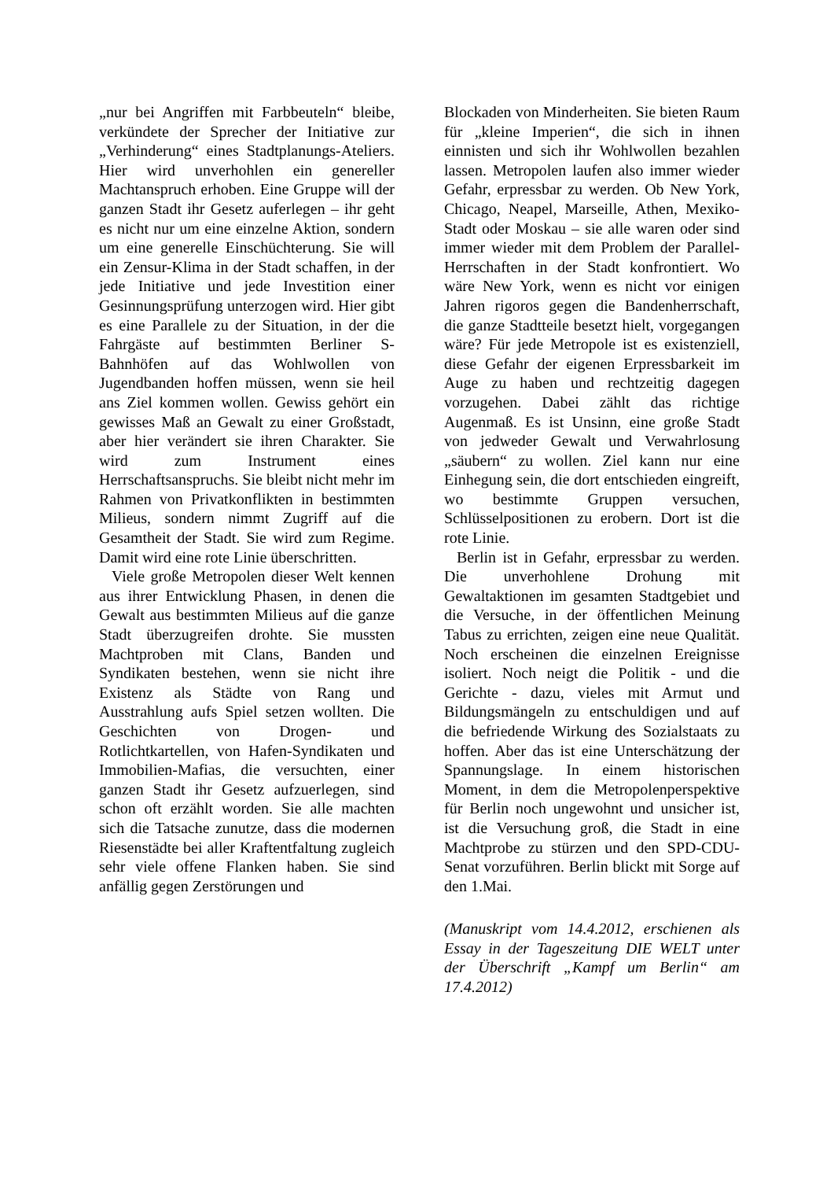„nur bei Angriffen mit Farbbeuteln“ bleibe, verkündete der Sprecher der Initiative zur „Verhinderung“ eines Stadtplanungs-Ateliers. Hier wird unverhohlen ein genereller Machtanspruch erhoben. Eine Gruppe will der ganzen Stadt ihr Gesetz auferlegen – ihr geht es nicht nur um eine einzelne Aktion, sondern um eine generelle Einschüchterung. Sie will ein Zensur-Klima in der Stadt schaffen, in der jede Initiative und jede Investition einer Gesinnungsprüfung unterzogen wird. Hier gibt es eine Parallele zu der Situation, in der die Fahrgäste auf bestimmten Berliner S-Bahnhöfen auf das Wohlwollen von Jugendbanden hoffen müssen, wenn sie heil ans Ziel kommen wollen. Gewiss gehört ein gewisses Maß an Gewalt zu einer Großstadt, aber hier verändert sie ihren Charakter. Sie wird zum Instrument eines Herrschaftsanspruchs. Sie bleibt nicht mehr im Rahmen von Privatkonflikten in bestimmten Milieus, sondern nimmt Zugriff auf die Gesamtheit der Stadt. Sie wird zum Regime. Damit wird eine rote Linie überschritten.
Viele große Metropolen dieser Welt kennen aus ihrer Entwicklung Phasen, in denen die Gewalt aus bestimmten Milieus auf die ganze Stadt überzugreifen drohte. Sie mussten Machtproben mit Clans, Banden und Syndikaten bestehen, wenn sie nicht ihre Existenz als Städte von Rang und Ausstrahlung aufs Spiel setzen wollten. Die Geschichten von Drogen- und Rotlichtkartellen, von Hafen-Syndikaten und Immobilien-Mafias, die versuchten, einer ganzen Stadt ihr Gesetz aufzuerlegen, sind schon oft erzählt worden. Sie alle machten sich die Tatsache zunutze, dass die modernen Riesenstädte bei aller Kraftentfaltung zugleich sehr viele offene Flanken haben. Sie sind anfällig gegen Zerstörungen und
Blockaden von Minderheiten. Sie bieten Raum für „kleine Imperien“, die sich in ihnen einnisten und sich ihr Wohlwollen bezahlen lassen. Metropolen laufen also immer wieder Gefahr, erpressbar zu werden. Ob New York, Chicago, Neapel, Marseille, Athen, Mexiko-Stadt oder Moskau – sie alle waren oder sind immer wieder mit dem Problem der Parallel-Herrschaften in der Stadt konfrontiert. Wo wäre New York, wenn es nicht vor einigen Jahren rigoros gegen die Bandenherrschaft, die ganze Stadtteile besetzt hielt, vorgegangen wäre? Für jede Metropole ist es existenziell, diese Gefahr der eigenen Erpressbarkeit im Auge zu haben und rechtzeitig dagegen vorzugehen. Dabei zählt das richtige Augenmaß. Es ist Unsinn, eine große Stadt von jedweder Gewalt und Verwahrlosung „säubern“ zu wollen. Ziel kann nur eine Einhegung sein, die dort entschieden eingreift, wo bestimmte Gruppen versuchen, Schlüsselpositionen zu erobern. Dort ist die rote Linie.
Berlin ist in Gefahr, erpressbar zu werden. Die unverhohlene Drohung mit Gewaltaktionen im gesamten Stadtgebiet und die Versuche, in der öffentlichen Meinung Tabus zu errichten, zeigen eine neue Qualität. Noch erscheinen die einzelnen Ereignisse isoliert. Noch neigt die Politik - und die Gerichte - dazu, vieles mit Armut und Bildungsmängeln zu entschuldigen und auf die befriedende Wirkung des Sozialstaats zu hoffen. Aber das ist eine Unterschätzung der Spannungslage. In einem historischen Moment, in dem die Metropolenperspektive für Berlin noch ungewohnt und unsicher ist, ist die Versuchung groß, die Stadt in eine Machtprobe zu stürzen und den SPD-CDU-Senat vorzuführen. Berlin blickt mit Sorge auf den 1.Mai.
(Manuskript vom 14.4.2012, erschienen als Essay in der Tageszeitung DIE WELT unter der Überschrift „Kampf um Berlin“ am 17.4.2012)